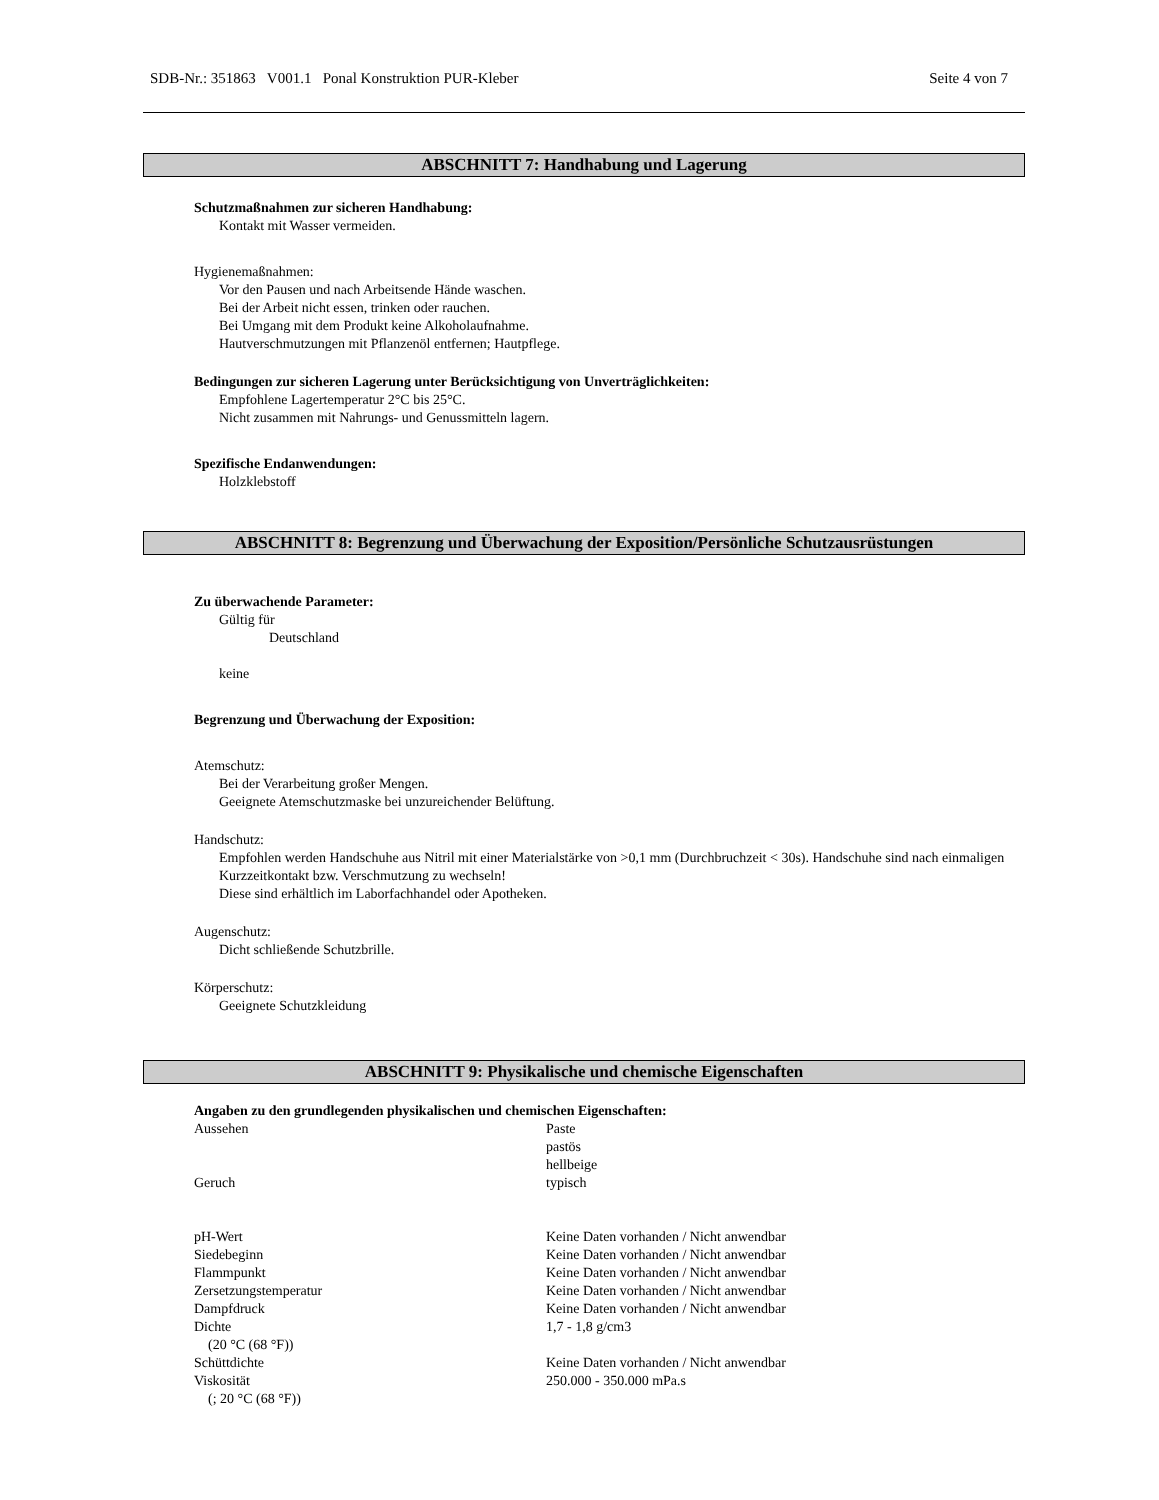SDB-Nr.: 351863 V001.1 Ponal Konstruktion PUR-Kleber Seite 4 von 7
ABSCHNITT 7: Handhabung und Lagerung
Schutzmaßnahmen zur sicheren Handhabung:
Kontakt mit Wasser vermeiden.
Hygienemaßnahmen:
Vor den Pausen und nach Arbeitsende Hände waschen.
Bei der Arbeit nicht essen, trinken oder rauchen.
Bei Umgang mit dem Produkt keine Alkoholaufnahme.
Hautverschmutzungen mit Pflanzenöl entfernen; Hautpflege.
Bedingungen zur sicheren Lagerung unter Berücksichtigung von Unverträglichkeiten:
Empfohlene Lagertemperatur 2°C bis 25°C.
Nicht zusammen mit Nahrungs- und Genussmitteln lagern.
Spezifische Endanwendungen:
Holzklebstoff
ABSCHNITT 8: Begrenzung und Überwachung der Exposition/Persönliche Schutzausrüstungen
Zu überwachende Parameter:
Gültig für
Deutschland
keine
Begrenzung und Überwachung der Exposition:
Atemschutz:
Bei der Verarbeitung großer Mengen.
Geeignete Atemschutzmaske bei unzureichender Belüftung.
Handschutz:
Empfohlen werden Handschuhe aus Nitril mit einer Materialstärke von >0,1 mm (Durchbruchzeit < 30s). Handschuhe sind nach einmaligen Kurzzeitkontakt bzw. Verschmutzung zu wechseln!
Diese sind erhältlich im Laborfachhandel oder Apotheken.
Augenschutz:
Dicht schließende Schutzbrille.
Körperschutz:
Geeignete Schutzkleidung
ABSCHNITT 9: Physikalische und chemische Eigenschaften
Angaben zu den grundlegenden physikalischen und chemischen Eigenschaften:
| Aussehen | Paste pastös hellbeige |
| Geruch | typisch |
| pH-Wert | Keine Daten vorhanden / Nicht anwendbar |
| Siedebeginn | Keine Daten vorhanden / Nicht anwendbar |
| Flammpunkt | Keine Daten vorhanden / Nicht anwendbar |
| Zersetzungstemperatur | Keine Daten vorhanden / Nicht anwendbar |
| Dampfdruck | Keine Daten vorhanden / Nicht anwendbar |
| Dichte (20 °C (68 °F)) | 1,7 - 1,8 g/cm3 |
| Schüttdichte | Keine Daten vorhanden / Nicht anwendbar |
| Viskosität (; 20 °C (68 °F)) | 250.000 - 350.000 mPa.s |